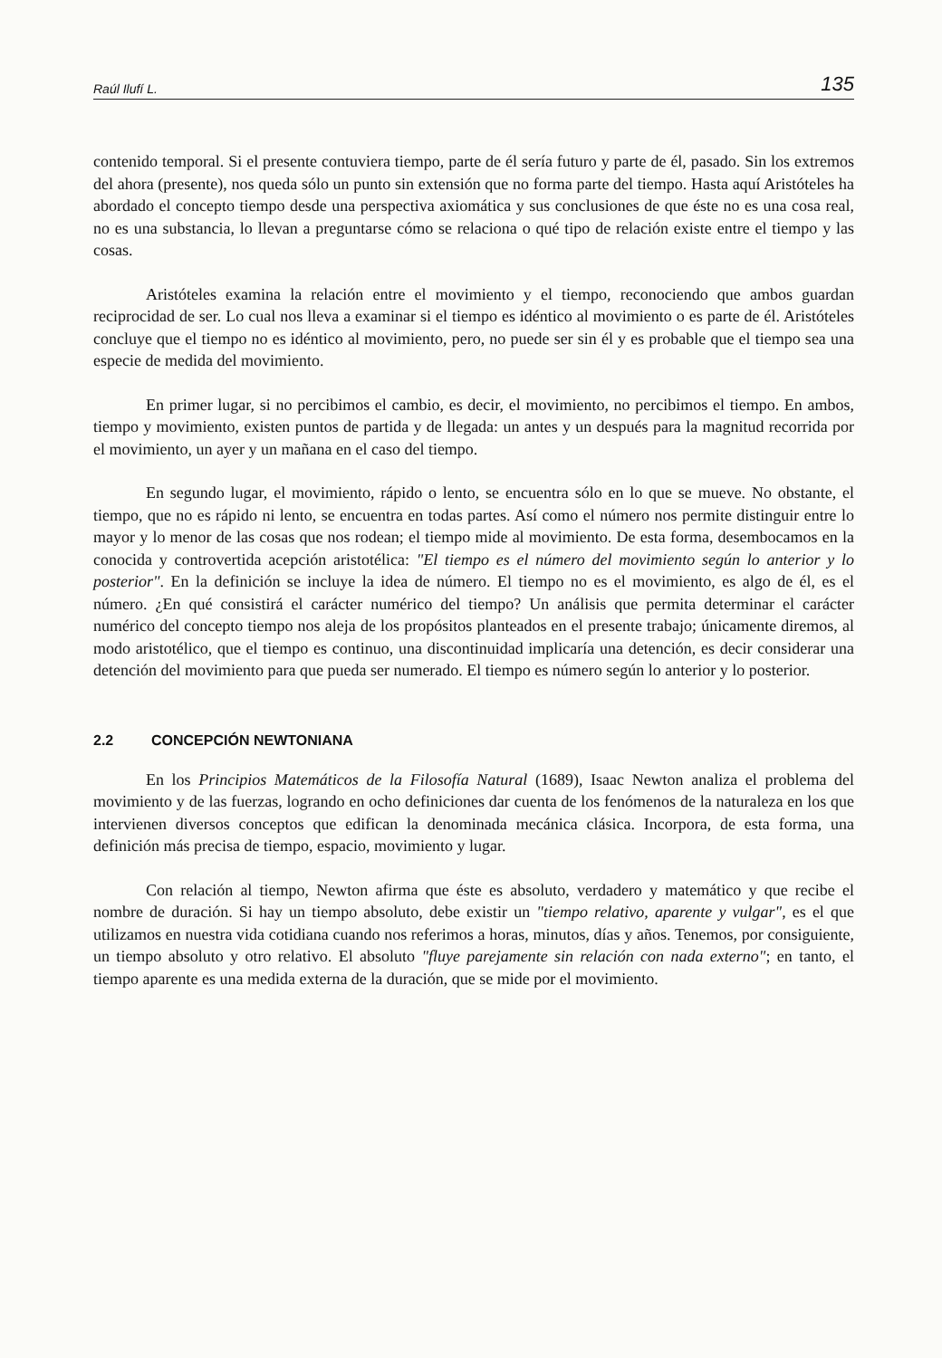Raúl Ilufí L. 135
contenido temporal. Si el presente contuviera tiempo, parte de él sería futuro y parte de él, pasado. Sin los extremos del ahora (presente), nos queda sólo un punto sin extensión que no forma parte del tiempo. Hasta aquí Aristóteles ha abordado el concepto tiempo desde una perspectiva axiomática y sus conclusiones de que éste no es una cosa real, no es una substancia, lo llevan a preguntarse cómo se relaciona o qué tipo de relación existe entre el tiempo y las cosas.
Aristóteles examina la relación entre el movimiento y el tiempo, reconociendo que ambos guardan reciprocidad de ser. Lo cual nos lleva a examinar si el tiempo es idéntico al movimiento o es parte de él. Aristóteles concluye que el tiempo no es idéntico al movimiento, pero, no puede ser sin él y es probable que el tiempo sea una especie de medida del movimiento.
En primer lugar, si no percibimos el cambio, es decir, el movimiento, no percibimos el tiempo. En ambos, tiempo y movimiento, existen puntos de partida y de llegada: un antes y un después para la magnitud recorrida por el movimiento, un ayer y un mañana en el caso del tiempo.
En segundo lugar, el movimiento, rápido o lento, se encuentra sólo en lo que se mueve. No obstante, el tiempo, que no es rápido ni lento, se encuentra en todas partes. Así como el número nos permite distinguir entre lo mayor y lo menor de las cosas que nos rodean; el tiempo mide al movimiento. De esta forma, desembocamos en la conocida y controvertida acepción aristotélica: "El tiempo es el número del movimiento según lo anterior y lo posterior". En la definición se incluye la idea de número. El tiempo no es el movimiento, es algo de él, es el número. ¿En qué consistirá el carácter numérico del tiempo? Un análisis que permita determinar el carácter numérico del concepto tiempo nos aleja de los propósitos planteados en el presente trabajo; únicamente diremos, al modo aristotélico, que el tiempo es continuo, una discontinuidad implicaría una detención, es decir considerar una detención del movimiento para que pueda ser numerado. El tiempo es número según lo anterior y lo posterior.
2.2 CONCEPCIÓN NEWTONIANA
En los Principios Matemáticos de la Filosofía Natural (1689), Isaac Newton analiza el problema del movimiento y de las fuerzas, logrando en ocho definiciones dar cuenta de los fenómenos de la naturaleza en los que intervienen diversos conceptos que edifican la denominada mecánica clásica. Incorpora, de esta forma, una definición más precisa de tiempo, espacio, movimiento y lugar.
Con relación al tiempo, Newton afirma que éste es absoluto, verdadero y matemático y que recibe el nombre de duración. Si hay un tiempo absoluto, debe existir un "tiempo relativo, aparente y vulgar", es el que utilizamos en nuestra vida cotidiana cuando nos referimos a horas, minutos, días y años. Tenemos, por consiguiente, un tiempo absoluto y otro relativo. El absoluto "fluye parejamente sin relación con nada externo"; en tanto, el tiempo aparente es una medida externa de la duración, que se mide por el movimiento.